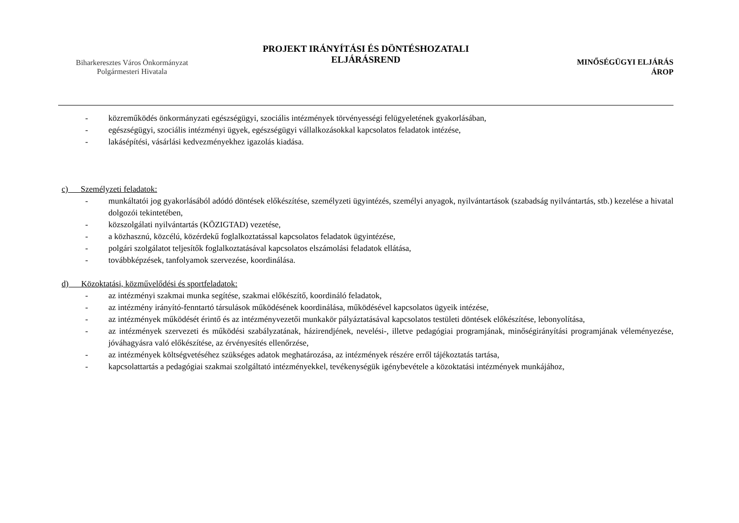Biharkeresztes Város Önkormányzat
Polgármesteri Hivatala
PROJEKT IRÁNYÍTÁSI ÉS DÖNTÉSHOZATALI
ELJÁRÁSREND
MINŐSÉGÜGYI ELJÁRÁS
ÁROP
- közreműködés önkormányzati egészségügyi, szociális intézmények törvényességi felügyeletének gyakorlásában,
- egészségügyi, szociális intézményi ügyek, egészségügyi vállalkozásokkal kapcsolatos feladatok intézése,
- lakásépítési, vásárlási kedvezményekhez igazolás kiadása.
c) Személyzeti feladatok:
- munkáltatói jog gyakorlásából adódó döntések előkészítése, személyzeti ügyintézés, személyi anyagok, nyilvántartások (szabadság nyilvántartás, stb.) kezelése a hivatal dolgozói tekintetében,
- közszolgálati nyilvántartás (KÖZIGTAD) vezetése,
- a közhasznú, közcélú, közérdekű foglalkoztatással kapcsolatos feladatok ügyintézése,
- polgári szolgálatot teljesítők foglalkoztatásával kapcsolatos elszámolási feladatok ellátása,
- továbbképzések, tanfolyamok szervezése, koordinálása.
d) Közoktatási, közművelődési és sportfeladatok:
- az intézményi szakmai munka segítése, szakmai előkészítő, koordináló feladatok,
- az intézmény irányító-fenntartó társulások működésének koordinálása, működésével kapcsolatos ügyeik intézése,
- az intézmények működését érintő és az intézményvezetői munkakör pályáztatásával kapcsolatos testületi döntések előkészítése, lebonyolítása,
- az intézmények szervezeti és működési szabályzatának, házirendjének, nevelési-, illetve pedagógiai programjának, minőségirányítási programjának véleményezése, jóváhagyásra való előkészítése, az érvényesítés ellenőrzése,
- az intézmények költségvetéséhez szükséges adatok meghatározása, az intézmények részére erről tájékoztatás tartása,
- kapcsolattartás a pedagógiai szakmai szolgáltató intézményekkel, tevékenységük igénybevétele a közoktatási intézmények munkájához,